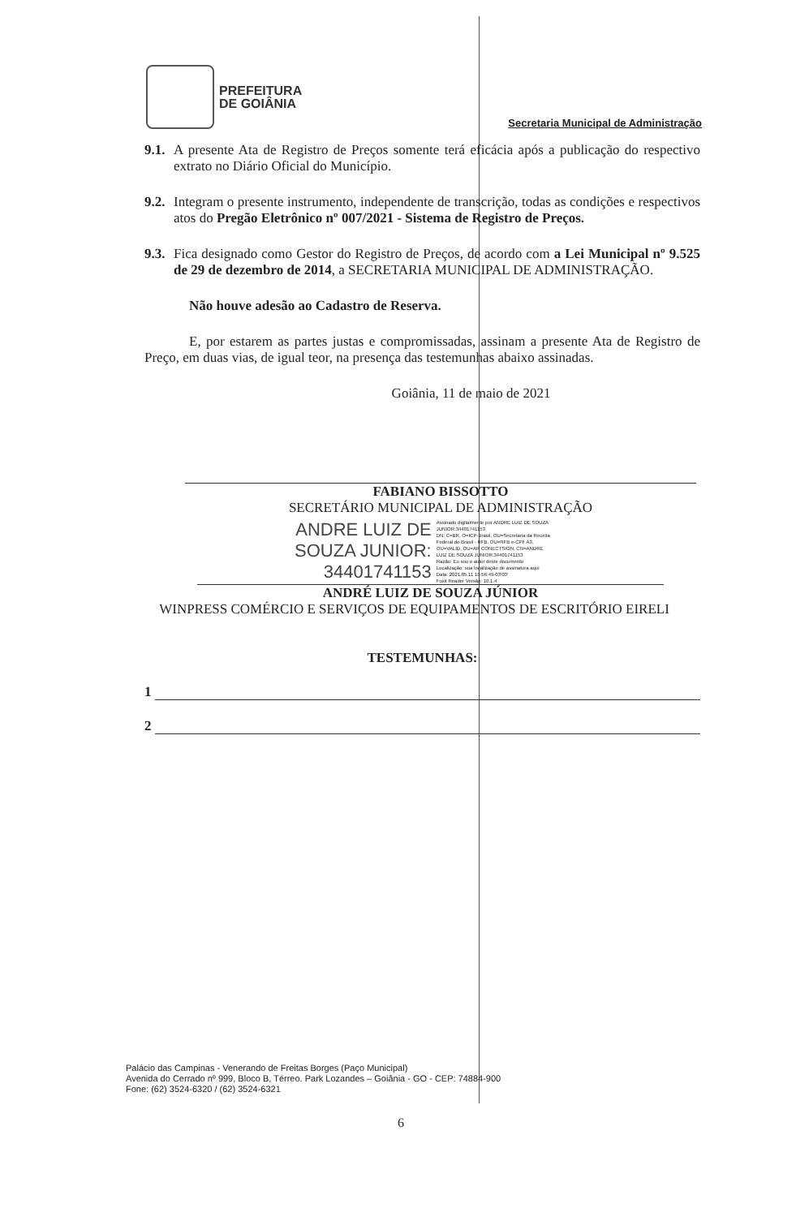PREFEITURA
DE GOIÂNIA
Secretaria Municipal de Administração
9.1.
A presente Ata de Registro de Preços somente terá eficácia após a publicação do respectivo extrato no Diário Oficial do Município.
9.2.
Integram o presente instrumento, independente de transcrição, todas as condições e respectivos atos do Pregão Eletrônico nº 007/2021 - Sistema de Registro de Preços.
9.3.
Fica designado como Gestor do Registro de Preços, de acordo com a Lei Municipal nº 9.525 de 29 de dezembro de 2014, a SECRETARIA MUNICIPAL DE ADMINISTRAÇÃO.
Não houve adesão ao Cadastro de Reserva.
E, por estarem as partes justas e compromissadas, assinam a presente Ata de Registro de Preço, em duas vias, de igual teor, na presença das testemunhas abaixo assinadas.
Goiânia, 11 de maio de 2021
FABIANO BISSOTTO
SECRETÁRIO MUNICIPAL DE ADMINISTRAÇÃO
ANDRE LUIZ DE
SOUZA JUNIOR:
34401741153
Assinado digitalmente por ANDRE LUIZ DE SOUZA
JUNIOR:34401741153
DN: C=BR, O=ICP-Brasil, OU=Secretaria da Receita
Federal do Brasil - RFB, OU=RFB e-CPF A3,
OU=VALID, OU=AR CONECTSIGN, CN=ANDRE
LUIZ DE SOUZA JUNIOR:34401741153
Razão: Eu sou o autor deste documento
Localização: sua localização de assinatura aqui
Data: 2021.05.11 15:56:49-03'00'
Foxit Reader Versão: 10.1.4
ANDRÉ LUIZ DE SOUZA JÚNIOR
WINPRESS COMÉRCIO E SERVIÇOS DE EQUIPAMENTOS DE ESCRITÓRIO EIRELI
TESTEMUNHAS:
1
2
Palácio das Campinas - Venerando de Freitas Borges (Paço Municipal)
Avenida do Cerrado nº 999, Bloco B, Térreo. Park Lozandes – Goiânia - GO - CEP: 74884-900
Fone: (62) 3524-6320 / (62) 3524-6321
6